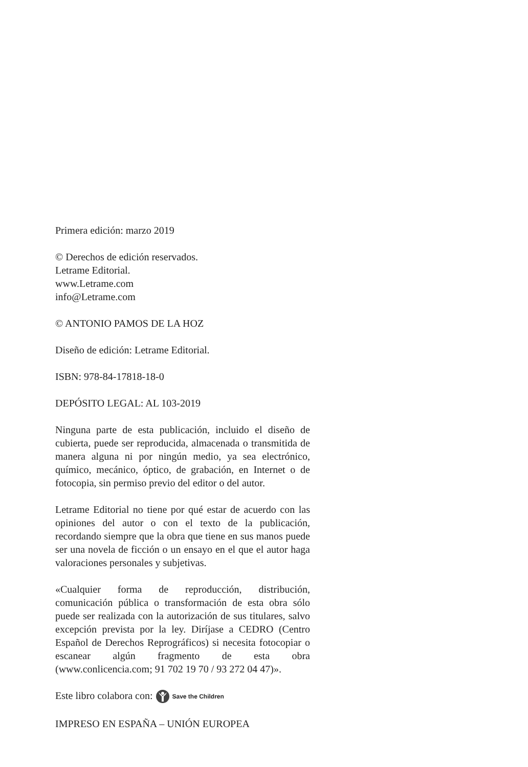Primera edición: marzo 2019
© Derechos de edición reservados.
Letrame Editorial.
www.Letrame.com
info@Letrame.com
© ANTONIO PAMOS DE LA HOZ
Diseño de edición: Letrame Editorial.
ISBN: 978-84-17818-18-0
DEPÓSITO LEGAL: AL 103-2019
Ninguna parte de esta publicación, incluido el diseño de cubierta, puede ser reproducida, almacenada o transmitida de manera alguna ni por ningún medio, ya sea electrónico, químico, mecánico, óptico, de grabación, en Internet o de fotocopia, sin permiso previo del editor o del autor.
Letrame Editorial no tiene por qué estar de acuerdo con las opiniones del autor o con el texto de la publicación, recordando siempre que la obra que tiene en sus manos puede ser una novela de ficción o un ensayo en el que el autor haga valoraciones personales y subjetivas.
«Cualquier forma de reproducción, distribución, comunicación pública o transformación de esta obra sólo puede ser realizada con la autorización de sus titulares, salvo excepción prevista por la ley. Diríjase a CEDRO (Centro Español de Derechos Reprográficos) si necesita fotocopiar o escanear algún fragmento de esta obra (www.conlicencia.com; 91 702 19 70 / 93 272 04 47)».
Este libro colabora con: Save the Children
IMPRESO EN ESPAÑA – UNIÓN EUROPEA